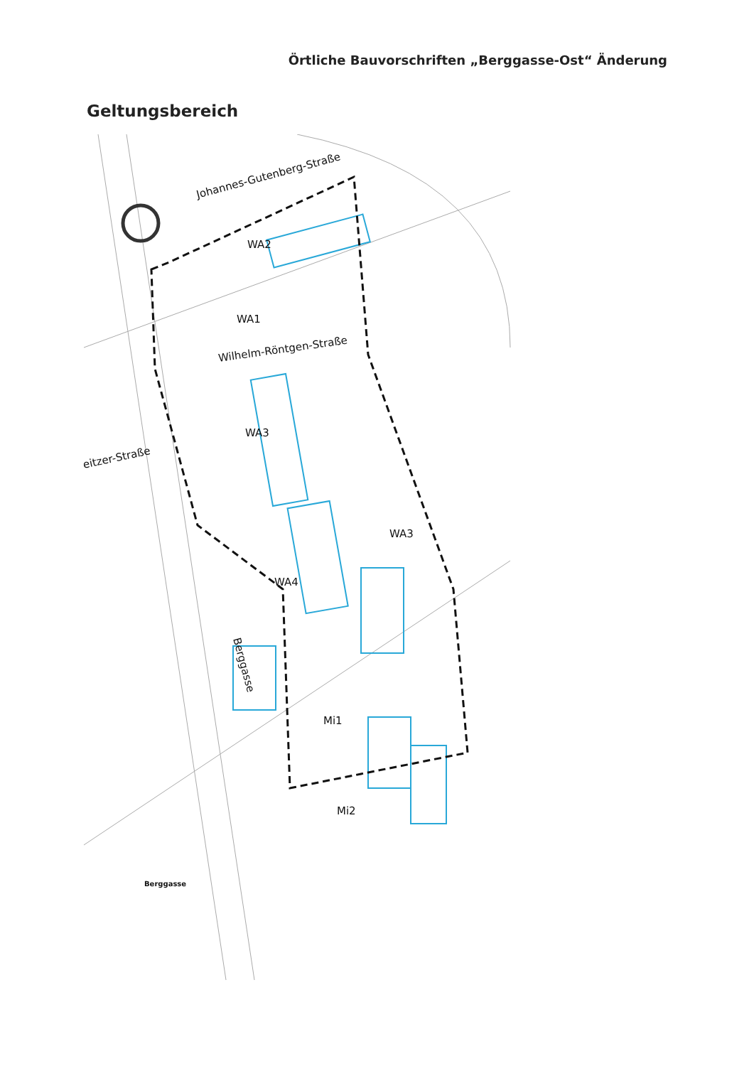Örtliche Bauvorschriften „Berggasse-Ost“ Änderung
Geltungsbereich
Johannes-Gutenberg-Straße
Wilhelm-Röntgen-Straße
eitzer-Straße
Berggasse
Berggasse
WA2
WA1
WA3
WA3
WA4
Mi1
Mi2